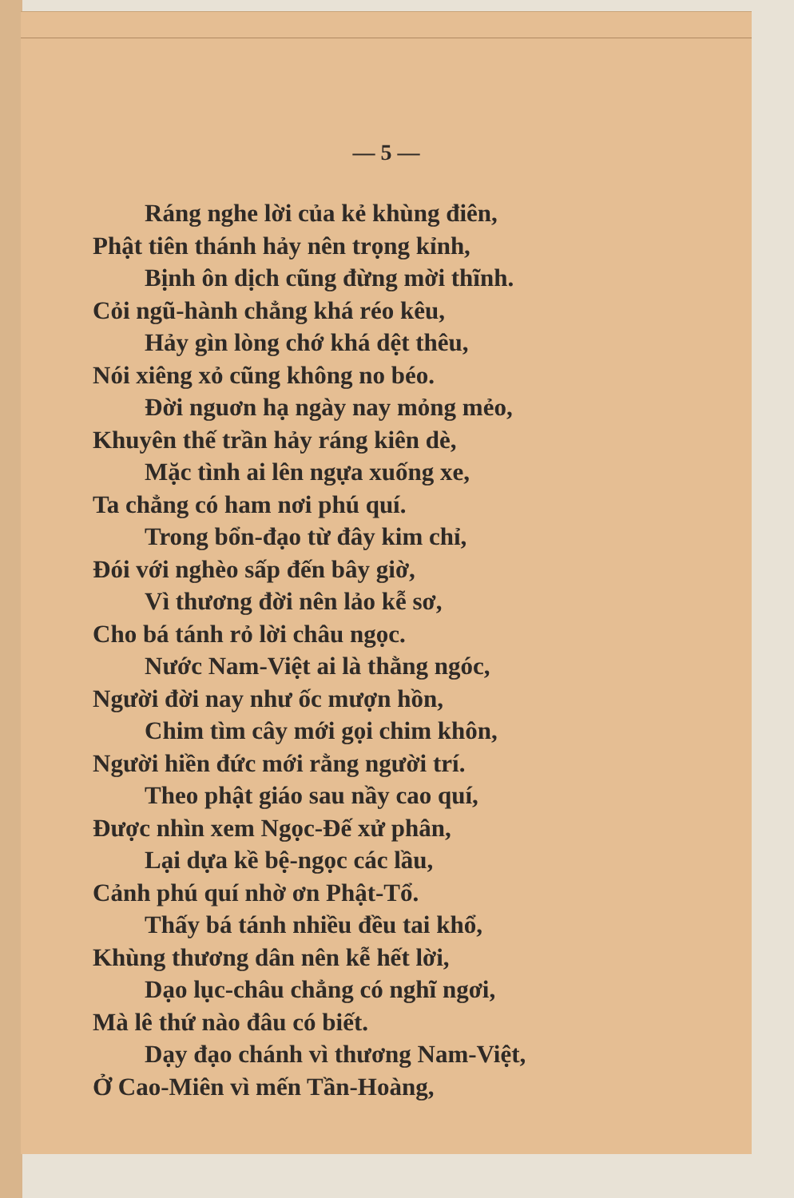— 5 —
Ráng nghe lời của kẻ khùng điên,
Phật tiên thánh hảy nên trọng kỉnh,
Bịnh ôn dịch cũng đừng mời thĩnh.
Cỏi ngũ-hành chẳng khá réo kêu,
Hảy gìn lòng chớ khá dệt thêu,
Nói xiêng xỏ cũng không no béo.
Đời nguơn hạ ngày nay mỏng mẻo,
Khuyên thế trần hảy ráng kiên dè,
Mặc tình ai lên ngựa xuống xe,
Ta chẳng có ham nơi phú quí.
Trong bổn-đạo từ đây kim chỉ,
Đói với nghèo sấp đến bây giờ,
Vì thương đời nên lảo kễ sơ,
Cho bá tánh rỏ lời châu ngọc.
Nước Nam-Việt ai là thằng ngóc,
Người đời nay như ốc mượn hồn,
Chim tìm cây mới gọi chim khôn,
Người hiền đức mới rằng người trí.
Theo phật giáo sau nầy cao quí,
Được nhìn xem Ngọc-Đế xử phân,
Lại dựa kề bệ-ngọc các lầu,
Cảnh phú quí nhờ ơn Phật-Tổ.
Thấy bá tánh nhiều đều tai khổ,
Khùng thương dân nên kễ hết lời,
Dạo lục-châu chẳng có nghĩ ngơi,
Mà lê thứ nào đâu có biết.
Dạy đạo chánh vì thương Nam-Việt,
Ở Cao-Miên vì mến Tần-Hoàng,